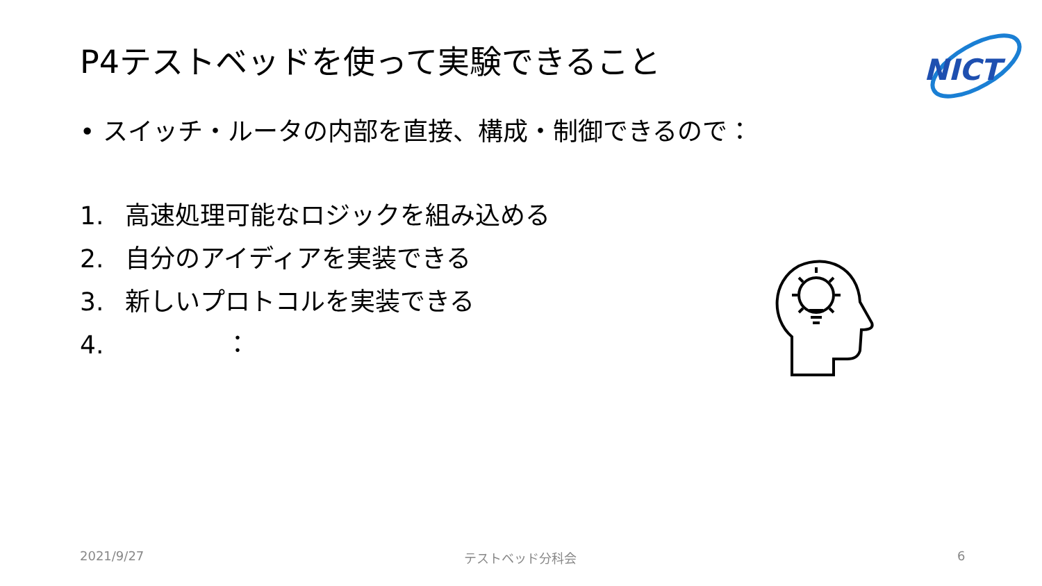P4テストベッドを使って実験できること
NICT
• スイッチ・ルータの内部を直接、構成・制御できるので：
1. 高速処理可能なロジックを組み込める
2. 自分のアイディアを実装できる
3. 新しいプロトコルを実装できる
4.　　　　：
2021/9/27 テストベッド分科会 6